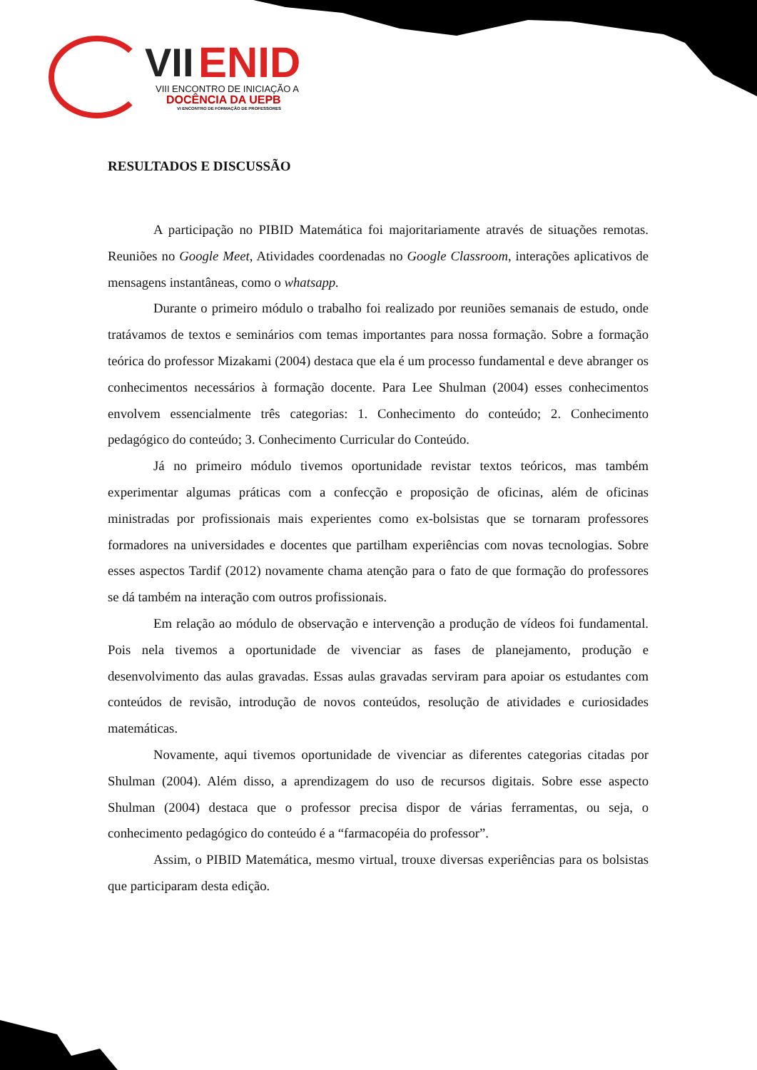VII ENID
VIII ENCONTRO DE INICIAÇÃO A
DOCÊNCIA DA UEPB
VI ENCONTRO DE FORMAÇÃO DE PROFESSORES
RESULTADOS E DISCUSSÃO
A participação no PIBID Matemática foi majoritariamente através de situações remotas. Reuniões no Google Meet, Atividades coordenadas no Google Classroom, interações aplicativos de mensagens instantâneas, como o whatsapp.
Durante o primeiro módulo o trabalho foi realizado por reuniões semanais de estudo, onde tratávamos de textos e seminários com temas importantes para nossa formação. Sobre a formação teórica do professor Mizakami (2004) destaca que ela é um processo fundamental e deve abranger os conhecimentos necessários à formação docente. Para Lee Shulman (2004) esses conhecimentos envolvem essencialmente três categorias: 1. Conhecimento do conteúdo; 2. Conhecimento pedagógico do conteúdo; 3. Conhecimento Curricular do Conteúdo.
Já no primeiro módulo tivemos oportunidade revistar textos teóricos, mas também experimentar algumas práticas com a confecção e proposição de oficinas, além de oficinas ministradas por profissionais mais experientes como ex-bolsistas que se tornaram professores formadores na universidades e docentes que partilham experiências com novas tecnologias. Sobre esses aspectos Tardif (2012) novamente chama atenção para o fato de que formação do professores se dá também na interação com outros profissionais.
Em relação ao módulo de observação e intervenção a produção de vídeos foi fundamental. Pois nela tivemos a oportunidade de vivenciar as fases de planejamento, produção e desenvolvimento das aulas gravadas. Essas aulas gravadas serviram para apoiar os estudantes com conteúdos de revisão, introdução de novos conteúdos, resolução de atividades e curiosidades matemáticas.
Novamente, aqui tivemos oportunidade de vivenciar as diferentes categorias citadas por Shulman (2004). Além disso, a aprendizagem do uso de recursos digitais. Sobre esse aspecto Shulman (2004) destaca que o professor precisa dispor de várias ferramentas, ou seja, o conhecimento pedagógico do conteúdo é a “farmacopéia do professor”.
Assim, o PIBID Matemática, mesmo virtual, trouxe diversas experiências para os bolsistas que participaram desta edição.